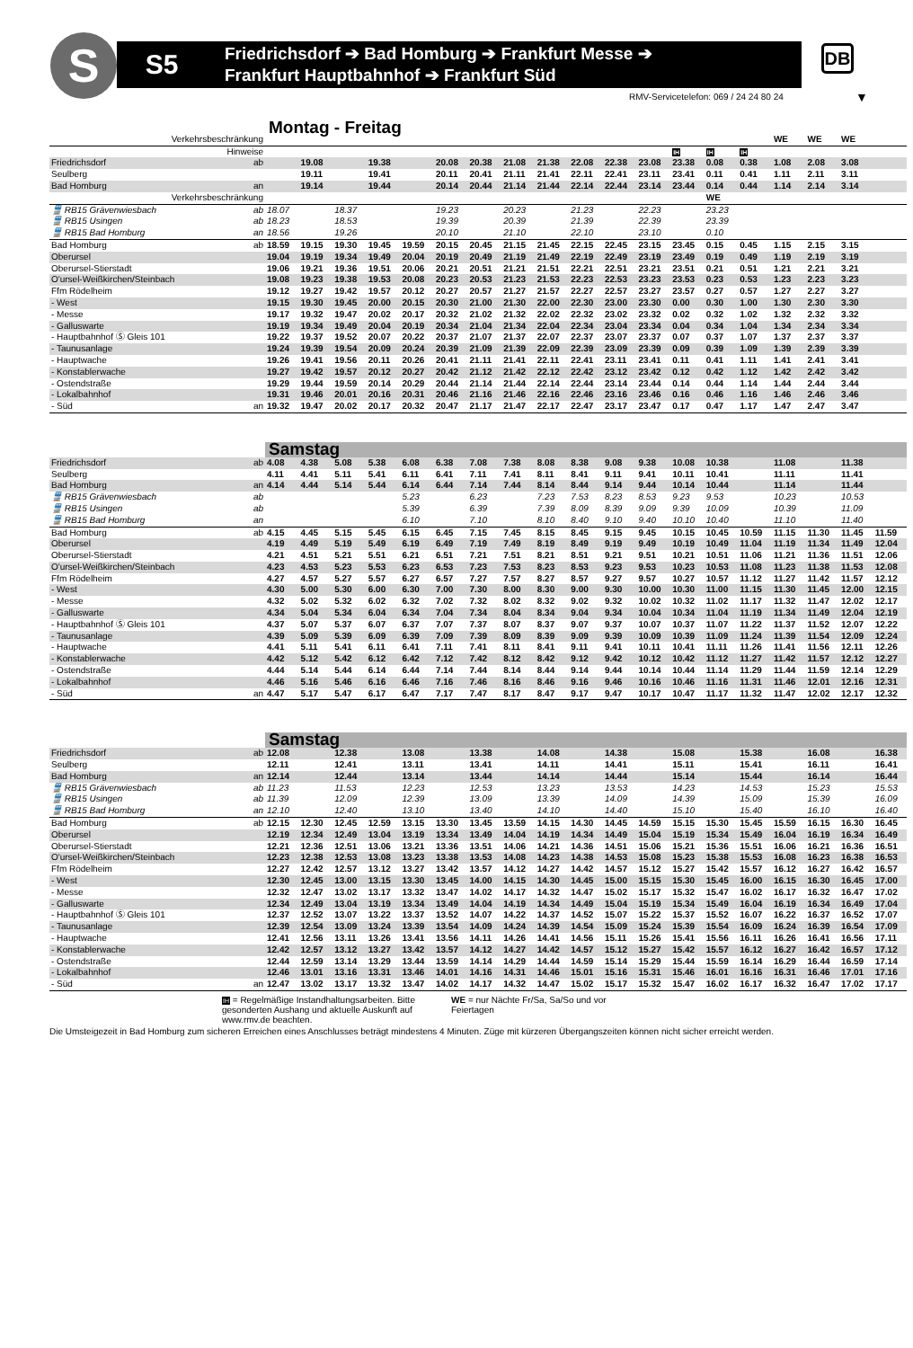S
S5
Friedrichsdorf ➔ Bad Homburg ➔ Frankfurt Messe ➔
Frankfurt Hauptbahnhof ➔ Frankfurt Süd
DB
▼
RMV-Servicetelefon: 069 / 24 24 80 24
| | | Montag - Freitag | | | | | | | | | | | | | | | | | | |
| Verkehrsbeschränkung | | | | | | | | | | | | | | | | | WE | WE | WE | |
| Hinweise | | | | | | | | | | | | | | IH | IH | IH | | | | |
| Friedrichsdorf | ab | | 19.08 | | 19.38 | | 20.08 | 20.38 | 21.08 | 21.38 | 22.08 | 22.38 | 23.08 | 23.38 | 0.08 | 0.38 | 1.08 | 2.08 | 3.08 | |
| Seulberg | | | 19.11 | | 19.41 | | 20.11 | 20.41 | 21.11 | 21.41 | 22.11 | 22.41 | 23.11 | 23.41 | 0.11 | 0.41 | 1.11 | 2.11 | 3.11 | |
| Bad Homburg | an | | 19.14 | | 19.44 | | 20.14 | 20.44 | 21.14 | 21.44 | 22.14 | 22.44 | 23.14 | 23.44 | 0.14 | 0.44 | 1.14 | 2.14 | 3.14 | |
| Verkehrsbeschränkung | | | | | | | | | | | | | | | WE | | | | | |
| 🚆 RB15 Grävenwiesbach | ab | 18.07 | | 18.37 | | | 19.23 | | 20.23 | | 21.23 | | 22.23 | | 23.23 | | | | | |
| 🚆 RB15 Usingen | ab | 18.23 | | 18.53 | | | 19.39 | | 20.39 | | 21.39 | | 22.39 | | 23.39 | | | | | |
| 🚆 RB15 Bad Homburg | an | 18.56 | | 19.26 | | | 20.10 | | 21.10 | | 22.10 | | 23.10 | | 0.10 | | | | | |
| Bad Homburg | ab | 18.59 | 19.15 | 19.30 | 19.45 | 19.59 | 20.15 | 20.45 | 21.15 | 21.45 | 22.15 | 22.45 | 23.15 | 23.45 | 0.15 | 0.45 | 1.15 | 2.15 | 3.15 | |
| Oberursel | | 19.04 | 19.19 | 19.34 | 19.49 | 20.04 | 20.19 | 20.49 | 21.19 | 21.49 | 22.19 | 22.49 | 23.19 | 23.49 | 0.19 | 0.49 | 1.19 | 2.19 | 3.19 | |
| Oberursel-Stierstadt | | 19.06 | 19.21 | 19.36 | 19.51 | 20.06 | 20.21 | 20.51 | 21.21 | 21.51 | 22.21 | 22.51 | 23.21 | 23.51 | 0.21 | 0.51 | 1.21 | 2.21 | 3.21 | |
| O'ursel-Weißkirchen/Steinbach | | 19.08 | 19.23 | 19.38 | 19.53 | 20.08 | 20.23 | 20.53 | 21.23 | 21.53 | 22.23 | 22.53 | 23.23 | 23.53 | 0.23 | 0.53 | 1.23 | 2.23 | 3.23 | |
| Ffm Rödelheim | | 19.12 | 19.27 | 19.42 | 19.57 | 20.12 | 20.27 | 20.57 | 21.27 | 21.57 | 22.27 | 22.57 | 23.27 | 23.57 | 0.27 | 0.57 | 1.27 | 2.27 | 3.27 | |
| - West | | 19.15 | 19.30 | 19.45 | 20.00 | 20.15 | 20.30 | 21.00 | 21.30 | 22.00 | 22.30 | 23.00 | 23.30 | 0.00 | 0.30 | 1.00 | 1.30 | 2.30 | 3.30 | |
| - Messe | | 19.17 | 19.32 | 19.47 | 20.02 | 20.17 | 20.32 | 21.02 | 21.32 | 22.02 | 22.32 | 23.02 | 23.32 | 0.02 | 0.32 | 1.02 | 1.32 | 2.32 | 3.32 | |
| - Galluswarte | | 19.19 | 19.34 | 19.49 | 20.04 | 20.19 | 20.34 | 21.04 | 21.34 | 22.04 | 22.34 | 23.04 | 23.34 | 0.04 | 0.34 | 1.04 | 1.34 | 2.34 | 3.34 | |
| - Hauptbahnhof Ⓢ Gleis 101 | | 19.22 | 19.37 | 19.52 | 20.07 | 20.22 | 20.37 | 21.07 | 21.37 | 22.07 | 22.37 | 23.07 | 23.37 | 0.07 | 0.37 | 1.07 | 1.37 | 2.37 | 3.37 | |
| - Taunusanlage | | 19.24 | 19.39 | 19.54 | 20.09 | 20.24 | 20.39 | 21.09 | 21.39 | 22.09 | 22.39 | 23.09 | 23.39 | 0.09 | 0.39 | 1.09 | 1.39 | 2.39 | 3.39 | |
| - Hauptwache | | 19.26 | 19.41 | 19.56 | 20.11 | 20.26 | 20.41 | 21.11 | 21.41 | 22.11 | 22.41 | 23.11 | 23.41 | 0.11 | 0.41 | 1.11 | 1.41 | 2.41 | 3.41 | |
| - Konstablerwache | | 19.27 | 19.42 | 19.57 | 20.12 | 20.27 | 20.42 | 21.12 | 21.42 | 22.12 | 22.42 | 23.12 | 23.42 | 0.12 | 0.42 | 1.12 | 1.42 | 2.42 | 3.42 | |
| - Ostendstraße | | 19.29 | 19.44 | 19.59 | 20.14 | 20.29 | 20.44 | 21.14 | 21.44 | 22.14 | 22.44 | 23.14 | 23.44 | 0.14 | 0.44 | 1.14 | 1.44 | 2.44 | 3.44 | |
| - Lokalbahnhof | | 19.31 | 19.46 | 20.01 | 20.16 | 20.31 | 20.46 | 21.16 | 21.46 | 22.16 | 22.46 | 23.16 | 23.46 | 0.16 | 0.46 | 1.16 | 1.46 | 2.46 | 3.46 | |
| - Süd | an | 19.32 | 19.47 | 20.02 | 20.17 | 20.32 | 20.47 | 21.17 | 21.47 | 22.17 | 22.47 | 23.17 | 23.47 | 0.17 | 0.47 | 1.17 | 1.47 | 2.47 | 3.47 | |
| | | Samstag | | | | | | | | | | | | | | | | | | |
| Friedrichsdorf | ab | 4.08 | 4.38 | 5.08 | 5.38 | 6.08 | 6.38 | 7.08 | 7.38 | 8.08 | 8.38 | 9.08 | 9.38 | 10.08 | 10.38 | | 11.08 | | 11.38 | |
| Seulberg | | 4.11 | 4.41 | 5.11 | 5.41 | 6.11 | 6.41 | 7.11 | 7.41 | 8.11 | 8.41 | 9.11 | 9.41 | 10.11 | 10.41 | | 11.11 | | 11.41 | |
| Bad Homburg | an | 4.14 | 4.44 | 5.14 | 5.44 | 6.14 | 6.44 | 7.14 | 7.44 | 8.14 | 8.44 | 9.14 | 9.44 | 10.14 | 10.44 | | 11.14 | | 11.44 | |
| 🚆 RB15 Grävenwiesbach | ab | | | | | 5.23 | | 6.23 | | 7.23 | 7.53 | 8.23 | 8.53 | 9.23 | 9.53 | | 10.23 | | 10.53 | |
| 🚆 RB15 Usingen | ab | | | | | 5.39 | | 6.39 | | 7.39 | 8.09 | 8.39 | 9.09 | 9.39 | 10.09 | | 10.39 | | 11.09 | |
| 🚆 RB15 Bad Homburg | an | | | | | 6.10 | | 7.10 | | 8.10 | 8.40 | 9.10 | 9.40 | 10.10 | 10.40 | | 11.10 | | 11.40 | |
| Bad Homburg | ab | 4.15 | 4.45 | 5.15 | 5.45 | 6.15 | 6.45 | 7.15 | 7.45 | 8.15 | 8.45 | 9.15 | 9.45 | 10.15 | 10.45 | 10.59 | 11.15 | 11.30 | 11.45 | 11.59 |
| Oberursel | | 4.19 | 4.49 | 5.19 | 5.49 | 6.19 | 6.49 | 7.19 | 7.49 | 8.19 | 8.49 | 9.19 | 9.49 | 10.19 | 10.49 | 11.04 | 11.19 | 11.34 | 11.49 | 12.04 |
| Oberursel-Stierstadt | | 4.21 | 4.51 | 5.21 | 5.51 | 6.21 | 6.51 | 7.21 | 7.51 | 8.21 | 8.51 | 9.21 | 9.51 | 10.21 | 10.51 | 11.06 | 11.21 | 11.36 | 11.51 | 12.06 |
| O'ursel-Weißkirchen/Steinbach | | 4.23 | 4.53 | 5.23 | 5.53 | 6.23 | 6.53 | 7.23 | 7.53 | 8.23 | 8.53 | 9.23 | 9.53 | 10.23 | 10.53 | 11.08 | 11.23 | 11.38 | 11.53 | 12.08 |
| Ffm Rödelheim | | 4.27 | 4.57 | 5.27 | 5.57 | 6.27 | 6.57 | 7.27 | 7.57 | 8.27 | 8.57 | 9.27 | 9.57 | 10.27 | 10.57 | 11.12 | 11.27 | 11.42 | 11.57 | 12.12 |
| - West | | 4.30 | 5.00 | 5.30 | 6.00 | 6.30 | 7.00 | 7.30 | 8.00 | 8.30 | 9.00 | 9.30 | 10.00 | 10.30 | 11.00 | 11.15 | 11.30 | 11.45 | 12.00 | 12.15 |
| - Messe | | 4.32 | 5.02 | 5.32 | 6.02 | 6.32 | 7.02 | 7.32 | 8.02 | 8.32 | 9.02 | 9.32 | 10.02 | 10.32 | 11.02 | 11.17 | 11.32 | 11.47 | 12.02 | 12.17 |
| - Galluswarte | | 4.34 | 5.04 | 5.34 | 6.04 | 6.34 | 7.04 | 7.34 | 8.04 | 8.34 | 9.04 | 9.34 | 10.04 | 10.34 | 11.04 | 11.19 | 11.34 | 11.49 | 12.04 | 12.19 |
| - Hauptbahnhof Ⓢ Gleis 101 | | 4.37 | 5.07 | 5.37 | 6.07 | 6.37 | 7.07 | 7.37 | 8.07 | 8.37 | 9.07 | 9.37 | 10.07 | 10.37 | 11.07 | 11.22 | 11.37 | 11.52 | 12.07 | 12.22 |
| - Taunusanlage | | 4.39 | 5.09 | 5.39 | 6.09 | 6.39 | 7.09 | 7.39 | 8.09 | 8.39 | 9.09 | 9.39 | 10.09 | 10.39 | 11.09 | 11.24 | 11.39 | 11.54 | 12.09 | 12.24 |
| - Hauptwache | | 4.41 | 5.11 | 5.41 | 6.11 | 6.41 | 7.11 | 7.41 | 8.11 | 8.41 | 9.11 | 9.41 | 10.11 | 10.41 | 11.11 | 11.26 | 11.41 | 11.56 | 12.11 | 12.26 |
| - Konstablerwache | | 4.42 | 5.12 | 5.42 | 6.12 | 6.42 | 7.12 | 7.42 | 8.12 | 8.42 | 9.12 | 9.42 | 10.12 | 10.42 | 11.12 | 11.27 | 11.42 | 11.57 | 12.12 | 12.27 |
| - Ostendstraße | | 4.44 | 5.14 | 5.44 | 6.14 | 6.44 | 7.14 | 7.44 | 8.14 | 8.44 | 9.14 | 9.44 | 10.14 | 10.44 | 11.14 | 11.29 | 11.44 | 11.59 | 12.14 | 12.29 |
| - Lokalbahnhof | | 4.46 | 5.16 | 5.46 | 6.16 | 6.46 | 7.16 | 7.46 | 8.16 | 8.46 | 9.16 | 9.46 | 10.16 | 10.46 | 11.16 | 11.31 | 11.46 | 12.01 | 12.16 | 12.31 |
| - Süd | an | 4.47 | 5.17 | 5.47 | 6.17 | 6.47 | 7.17 | 7.47 | 8.17 | 8.47 | 9.17 | 9.47 | 10.17 | 10.47 | 11.17 | 11.32 | 11.47 | 12.02 | 12.17 | 12.32 |
| | | Samstag | | | | | | | | | | | | | | | | | | |
| Friedrichsdorf | ab | 12.08 | | 12.38 | | 13.08 | | 13.38 | | 14.08 | | 14.38 | | 15.08 | | 15.38 | | 16.08 | | 16.38 |
| Seulberg | | 12.11 | | 12.41 | | 13.11 | | 13.41 | | 14.11 | | 14.41 | | 15.11 | | 15.41 | | 16.11 | | 16.41 |
| Bad Homburg | an | 12.14 | | 12.44 | | 13.14 | | 13.44 | | 14.14 | | 14.44 | | 15.14 | | 15.44 | | 16.14 | | 16.44 |
| 🚆 RB15 Grävenwiesbach | ab | 11.23 | | 11.53 | | 12.23 | | 12.53 | | 13.23 | | 13.53 | | 14.23 | | 14.53 | | 15.23 | | 15.53 |
| 🚆 RB15 Usingen | ab | 11.39 | | 12.09 | | 12.39 | | 13.09 | | 13.39 | | 14.09 | | 14.39 | | 15.09 | | 15.39 | | 16.09 |
| 🚆 RB15 Bad Homburg | an | 12.10 | | 12.40 | | 13.10 | | 13.40 | | 14.10 | | 14.40 | | 15.10 | | 15.40 | | 16.10 | | 16.40 |
| Bad Homburg | ab | 12.15 | 12.30 | 12.45 | 12.59 | 13.15 | 13.30 | 13.45 | 13.59 | 14.15 | 14.30 | 14.45 | 14.59 | 15.15 | 15.30 | 15.45 | 15.59 | 16.15 | 16.30 | 16.45 |
| Oberursel | | 12.19 | 12.34 | 12.49 | 13.04 | 13.19 | 13.34 | 13.49 | 14.04 | 14.19 | 14.34 | 14.49 | 15.04 | 15.19 | 15.34 | 15.49 | 16.04 | 16.19 | 16.34 | 16.49 |
| Oberursel-Stierstadt | | 12.21 | 12.36 | 12.51 | 13.06 | 13.21 | 13.36 | 13.51 | 14.06 | 14.21 | 14.36 | 14.51 | 15.06 | 15.21 | 15.36 | 15.51 | 16.06 | 16.21 | 16.36 | 16.51 |
| O'ursel-Weißkirchen/Steinbach | | 12.23 | 12.38 | 12.53 | 13.08 | 13.23 | 13.38 | 13.53 | 14.08 | 14.23 | 14.38 | 14.53 | 15.08 | 15.23 | 15.38 | 15.53 | 16.08 | 16.23 | 16.38 | 16.53 |
| Ffm Rödelheim | | 12.27 | 12.42 | 12.57 | 13.12 | 13.27 | 13.42 | 13.57 | 14.12 | 14.27 | 14.42 | 14.57 | 15.12 | 15.27 | 15.42 | 15.57 | 16.12 | 16.27 | 16.42 | 16.57 |
| - West | | 12.30 | 12.45 | 13.00 | 13.15 | 13.30 | 13.45 | 14.00 | 14.15 | 14.30 | 14.45 | 15.00 | 15.15 | 15.30 | 15.45 | 16.00 | 16.15 | 16.30 | 16.45 | 17.00 |
| - Messe | | 12.32 | 12.47 | 13.02 | 13.17 | 13.32 | 13.47 | 14.02 | 14.17 | 14.32 | 14.47 | 15.02 | 15.17 | 15.32 | 15.47 | 16.02 | 16.17 | 16.32 | 16.47 | 17.02 |
| - Galluswarte | | 12.34 | 12.49 | 13.04 | 13.19 | 13.34 | 13.49 | 14.04 | 14.19 | 14.34 | 14.49 | 15.04 | 15.19 | 15.34 | 15.49 | 16.04 | 16.19 | 16.34 | 16.49 | 17.04 |
| - Hauptbahnhof Ⓢ Gleis 101 | | 12.37 | 12.52 | 13.07 | 13.22 | 13.37 | 13.52 | 14.07 | 14.22 | 14.37 | 14.52 | 15.07 | 15.22 | 15.37 | 15.52 | 16.07 | 16.22 | 16.37 | 16.52 | 17.07 |
| - Taunusanlage | | 12.39 | 12.54 | 13.09 | 13.24 | 13.39 | 13.54 | 14.09 | 14.24 | 14.39 | 14.54 | 15.09 | 15.24 | 15.39 | 15.54 | 16.09 | 16.24 | 16.39 | 16.54 | 17.09 |
| - Hauptwache | | 12.41 | 12.56 | 13.11 | 13.26 | 13.41 | 13.56 | 14.11 | 14.26 | 14.41 | 14.56 | 15.11 | 15.26 | 15.41 | 15.56 | 16.11 | 16.26 | 16.41 | 16.56 | 17.11 |
| - Konstablerwache | | 12.42 | 12.57 | 13.12 | 13.27 | 13.42 | 13.57 | 14.12 | 14.27 | 14.42 | 14.57 | 15.12 | 15.27 | 15.42 | 15.57 | 16.12 | 16.27 | 16.42 | 16.57 | 17.12 |
| - Ostendstraße | | 12.44 | 12.59 | 13.14 | 13.29 | 13.44 | 13.59 | 14.14 | 14.29 | 14.44 | 14.59 | 15.14 | 15.29 | 15.44 | 15.59 | 16.14 | 16.29 | 16.44 | 16.59 | 17.14 |
| - Lokalbahnhof | | 12.46 | 13.01 | 13.16 | 13.31 | 13.46 | 14.01 | 14.16 | 14.31 | 14.46 | 15.01 | 15.16 | 15.31 | 15.46 | 16.01 | 16.16 | 16.31 | 16.46 | 17.01 | 17.16 |
| - Süd | an | 12.47 | 13.02 | 13.17 | 13.32 | 13.47 | 14.02 | 14.17 | 14.32 | 14.47 | 15.02 | 15.17 | 15.32 | 15.47 | 16.02 | 16.17 | 16.32 | 16.47 | 17.02 | 17.17 |
IH = Regelmäßige Instandhaltungsarbeiten. Bitte gesonderten Aushang und aktuelle Auskunft auf www.rmv.de beachten.
WE = nur Nächte Fr/Sa, Sa/So und vor Feiertagen
Die Umsteigezeit in Bad Homburg zum sicheren Erreichen eines Anschlusses beträgt mindestens 4 Minuten. Züge mit kürzeren Übergangszeiten können nicht sicher erreicht werden.